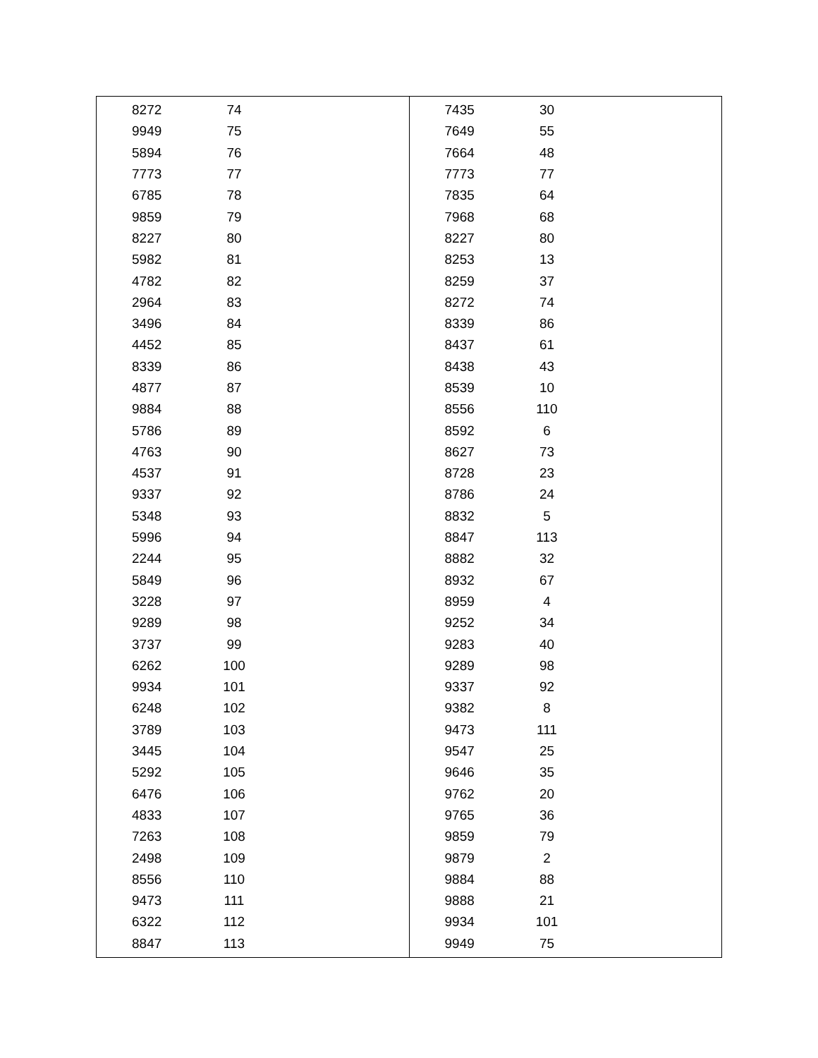| 8272 | 74 |
| 9949 | 75 |
| 5894 | 76 |
| 7773 | 77 |
| 6785 | 78 |
| 9859 | 79 |
| 8227 | 80 |
| 5982 | 81 |
| 4782 | 82 |
| 2964 | 83 |
| 3496 | 84 |
| 4452 | 85 |
| 8339 | 86 |
| 4877 | 87 |
| 9884 | 88 |
| 5786 | 89 |
| 4763 | 90 |
| 4537 | 91 |
| 9337 | 92 |
| 5348 | 93 |
| 5996 | 94 |
| 2244 | 95 |
| 5849 | 96 |
| 3228 | 97 |
| 9289 | 98 |
| 3737 | 99 |
| 6262 | 100 |
| 9934 | 101 |
| 6248 | 102 |
| 3789 | 103 |
| 3445 | 104 |
| 5292 | 105 |
| 6476 | 106 |
| 4833 | 107 |
| 7263 | 108 |
| 2498 | 109 |
| 8556 | 110 |
| 9473 | 111 |
| 6322 | 112 |
| 8847 | 113 |
| 7435 | 30 |
| 7649 | 55 |
| 7664 | 48 |
| 7773 | 77 |
| 7835 | 64 |
| 7968 | 68 |
| 8227 | 80 |
| 8253 | 13 |
| 8259 | 37 |
| 8272 | 74 |
| 8339 | 86 |
| 8437 | 61 |
| 8438 | 43 |
| 8539 | 10 |
| 8556 | 110 |
| 8592 | 6 |
| 8627 | 73 |
| 8728 | 23 |
| 8786 | 24 |
| 8832 | 5 |
| 8847 | 113 |
| 8882 | 32 |
| 8932 | 67 |
| 8959 | 4 |
| 9252 | 34 |
| 9283 | 40 |
| 9289 | 98 |
| 9337 | 92 |
| 9382 | 8 |
| 9473 | 111 |
| 9547 | 25 |
| 9646 | 35 |
| 9762 | 20 |
| 9765 | 36 |
| 9859 | 79 |
| 9879 | 2 |
| 9884 | 88 |
| 9888 | 21 |
| 9934 | 101 |
| 9949 | 75 |